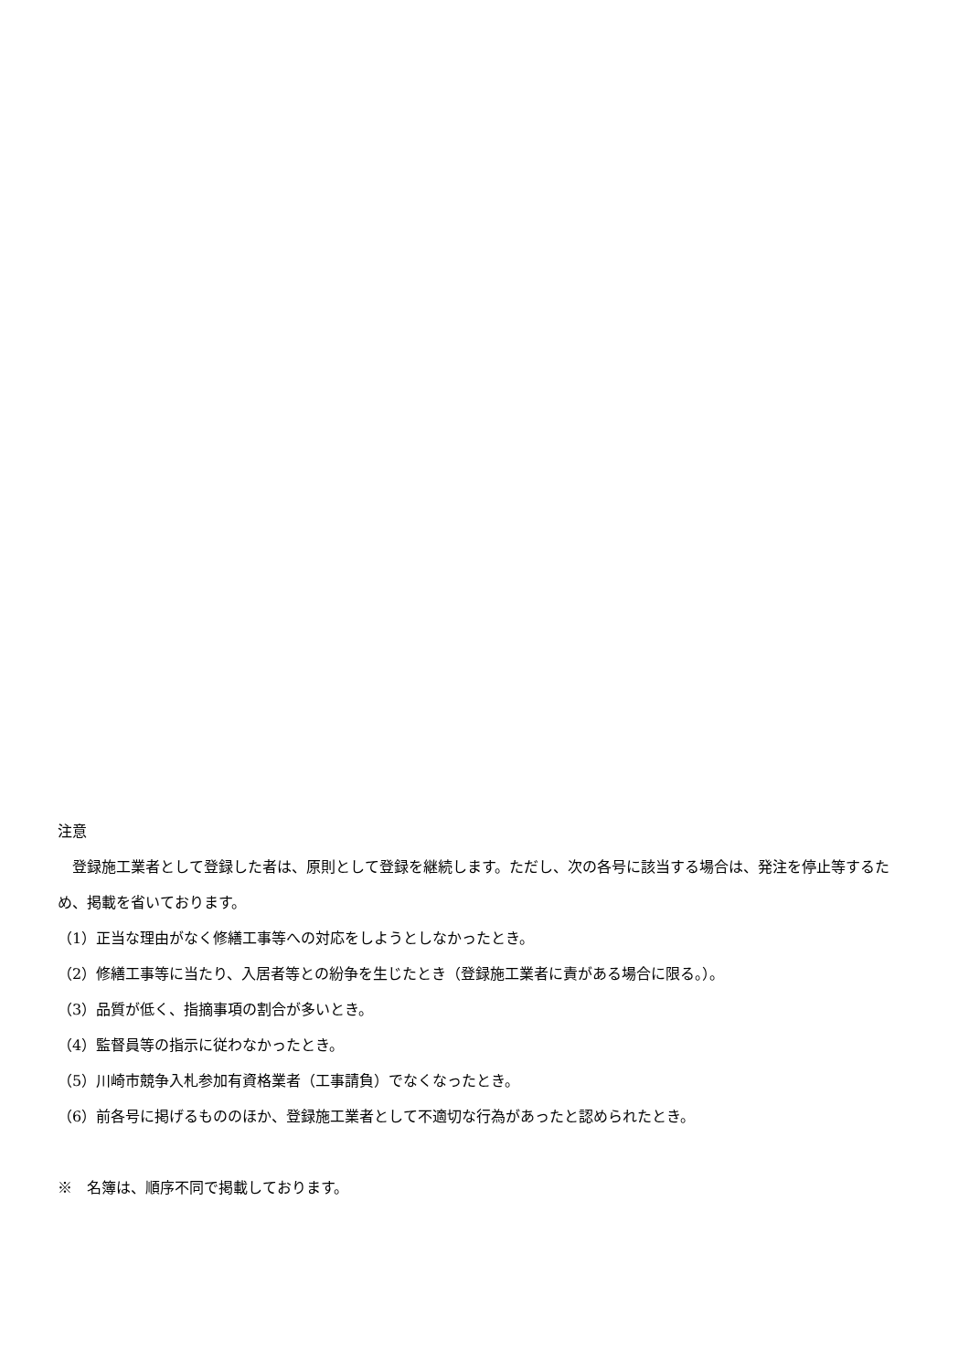注意
　登録施工業者として登録した者は、原則として登録を継続します。ただし、次の各号に該当する場合は、発注を停止等するため、掲載を省いております。
（1）正当な理由がなく修繕工事等への対応をしようとしなかったとき。
（2）修繕工事等に当たり、入居者等との紛争を生じたとき（登録施工業者に責がある場合に限る。）。
（3）品質が低く、指摘事項の割合が多いとき。
（4）監督員等の指示に従わなかったとき。
（5）川崎市競争入札参加有資格業者（工事請負）でなくなったとき。
（6）前各号に掲げるもののほか、登録施工業者として不適切な行為があったと認められたとき。
※　名簿は、順序不同で掲載しております。